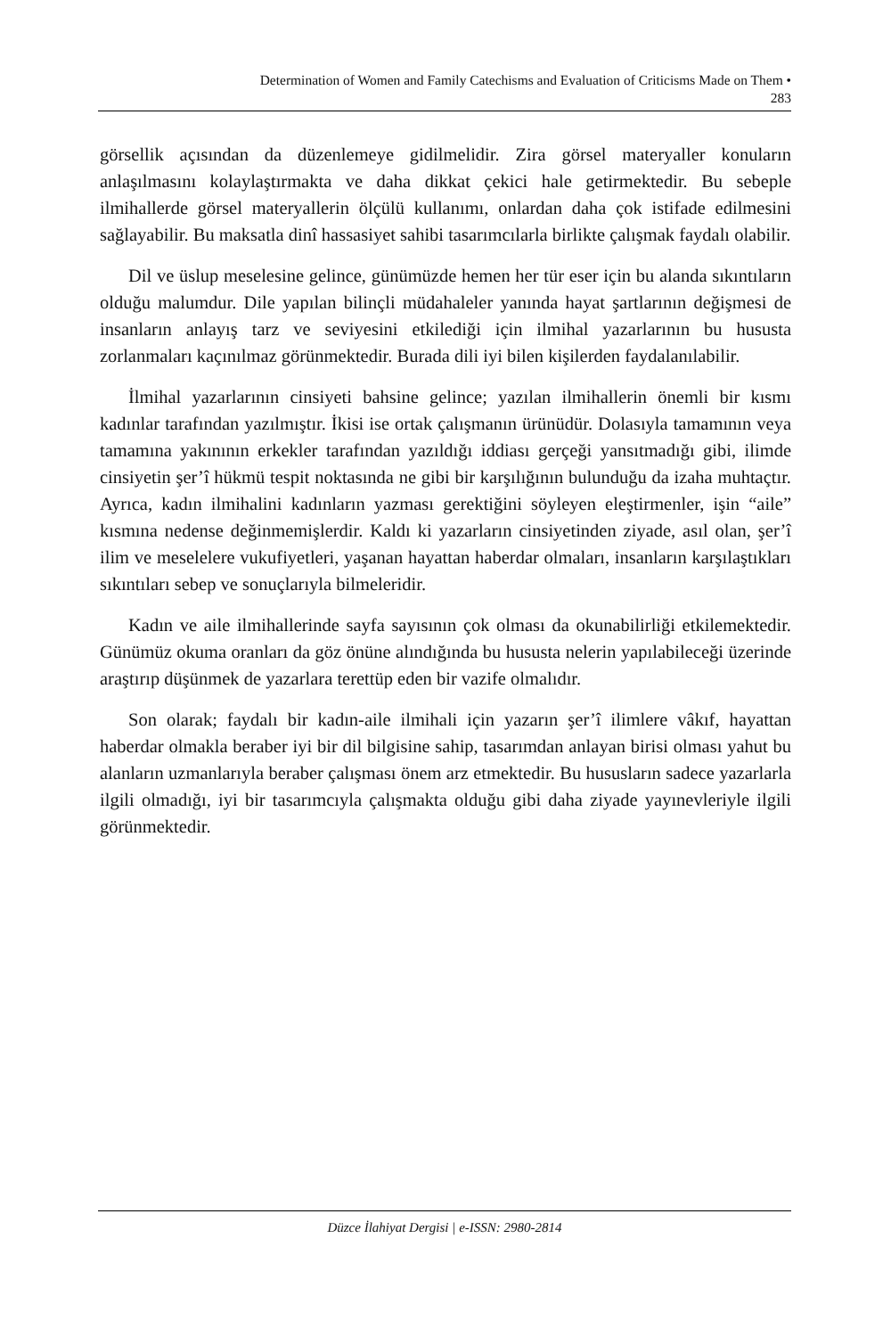Determination of Women and Family Catechisms and Evaluation of Criticisms Made on Them •
283
görsellik açısından da düzenlemeye gidilmelidir. Zira görsel materyaller konuların anlaşılmasını kolaylaştırmakta ve daha dikkat çekici hale getirmektedir. Bu sebeple ilmihallerde görsel materyallerin ölçülü kullanımı, onlardan daha çok istifade edilmesini sağlayabilir. Bu maksatla dinî hassasiyet sahibi tasarımcılarla birlikte çalışmak faydalı olabilir.
Dil ve üslup meselesine gelince, günümüzde hemen her tür eser için bu alanda sıkıntıların olduğu malumdur. Dile yapılan bilinçli müdahaleler yanında hayat şartlarının değişmesi de insanların anlayış tarz ve seviyesini etkilediği için ilmihal yazarlarının bu hususta zorlanmaları kaçınılmaz görünmektedir. Burada dili iyi bilen kişilerden faydalanılabilir.
İlmihal yazarlarının cinsiyeti bahsine gelince; yazılan ilmihallerin önemli bir kısmı kadınlar tarafından yazılmıştır. İkisi ise ortak çalışmanın ürünüdür. Dolasıyla tamamının veya tamamına yakınının erkekler tarafından yazıldığı iddiası gerçeği yansıtmadığı gibi, ilimde cinsiyetin şer’î hükmü tespit noktasında ne gibi bir karşılığının bulunduğu da izaha muhtaçtır. Ayrıca, kadın ilmihalini kadınların yazması gerektiğini söyleyen eleştirmenler, işin “aile” kısmına nedense değinmemişlerdir. Kaldı ki yazarların cinsiyetinden ziyade, asıl olan, şer’î ilim ve meselelere vukufiyetleri, yaşanan hayattan haberdar olmaları, insanların karşılaştıkları sıkıntıları sebep ve sonuçlarıyla bilmeleridir.
Kadın ve aile ilmihallerinde sayfa sayısının çok olması da okunabilirliği etkilemektedir. Günümüz okuma oranları da göz önüne alındığında bu hususta nelerin yapılabileceği üzerinde araştırıp düşünmek de yazarlara terettüp eden bir vazife olmalıdır.
Son olarak; faydalı bir kadın-aile ilmihali için yazarın şer’î ilimlere vâkıf, hayattan haberdar olmakla beraber iyi bir dil bilgisine sahip, tasarımdan anlayan birisi olması yahut bu alanların uzmanlarıyla beraber çalışması önem arz etmektedir. Bu hususların sadece yazarlarla ilgili olmadığı, iyi bir tasarımcıyla çalışmakta olduğu gibi daha ziyade yayınevleriyle ilgili görünmektedir.
Düzce İlahiyat Dergisi | e-ISSN: 2980-2814